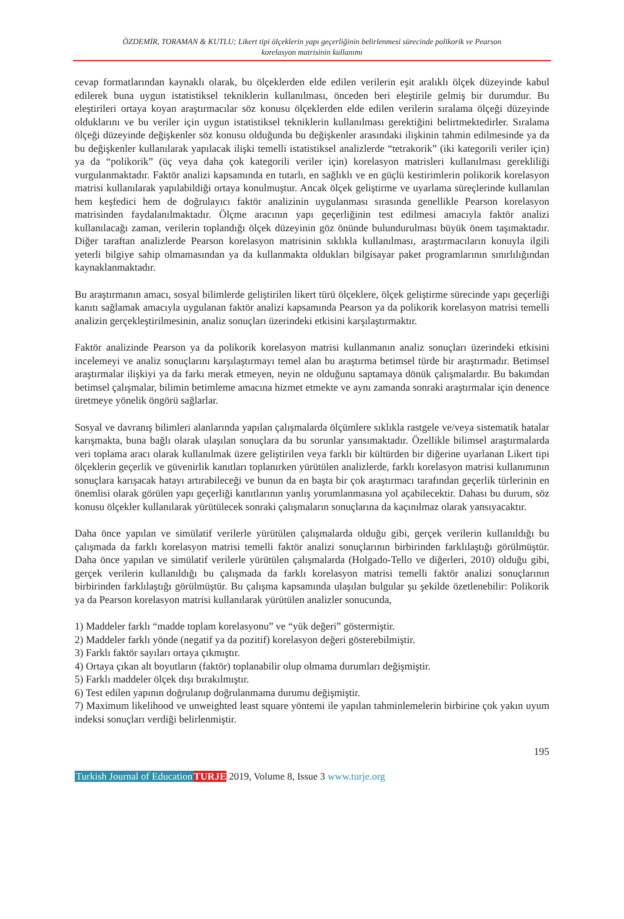ÖZDEMİR, TORAMAN & KUTLU; Likert tipi ölçeklerin yapı geçerliğinin belirlenmesi sürecinde polikorik ve Pearson
korelasyon matrisinin kullanımı
cevap formatlarından kaynaklı olarak, bu ölçeklerden elde edilen verilerin eşit aralıklı ölçek düzeyinde kabul edilerek buna uygun istatistiksel tekniklerin kullanılması, önceden beri eleştirile gelmiş bir durumdur. Bu eleştirileri ortaya koyan araştırmacılar söz konusu ölçeklerden elde edilen verilerin sıralama ölçeği düzeyinde olduklarını ve bu veriler için uygun istatistiksel tekniklerin kullanılması gerektiğini belirtmektedirler. Sıralama ölçeği düzeyinde değişkenler söz konusu olduğunda bu değişkenler arasındaki ilişkinin tahmin edilmesinde ya da bu değişkenler kullanılarak yapılacak ilişki temelli istatistiksel analizlerde “tetrakorik” (iki kategorili veriler için) ya da “polikorik” (üç veya daha çok kategorili veriler için) korelasyon matrisleri kullanılması gerekliliği vurgulanmaktadır. Faktör analizi kapsamında en tutarlı, en sağlıklı ve en güçlü kestirimlerin polikorik korelasyon matrisi kullanılarak yapılabildiği ortaya konulmuştur. Ancak ölçek geliştirme ve uyarlama süreçlerinde kullanılan hem keşfedici hem de doğrulayıcı faktör analizinin uygulanması sırasında genellikle Pearson korelasyon matrisinden faydalanılmaktadır. Ölçme aracının yapı geçerliğinin test edilmesi amacıyla faktör analizi kullanılacağı zaman, verilerin toplandığı ölçek düzeyinin göz önünde bulundurulması büyük önem taşımaktadır. Diğer taraftan analizlerde Pearson korelasyon matrisinin sıklıkla kullanılması, araştırmacıların konuyla ilgili yeterli bilgiye sahip olmamasından ya da kullanmakta oldukları bilgisayar paket programlarının sınırlılığından kaynaklanmaktadır.
Bu araştırmanın amacı, sosyal bilimlerde geliştirilen likert türü ölçeklere, ölçek geliştirme sürecinde yapı geçerliği kanıtı sağlamak amacıyla uygulanan faktör analizi kapsamında Pearson ya da polikorik korelasyon matrisi temelli analizin gerçekleştirilmesinin, analiz sonuçları üzerindeki etkisini karşılaştırmaktır.
Faktör analizinde Pearson ya da polikorik korelasyon matrisi kullanmanın analiz sonuçları üzerindeki etkisini incelemeyi ve analiz sonuçlarını karşılaştırmayı temel alan bu araştırma betimsel türde bir araştırmadır. Betimsel araştırmalar ilişkiyi ya da farkı merak etmeyen, neyin ne olduğunu saptamaya dönük çalışmalardır. Bu bakımdan betimsel çalışmalar, bilimin betimleme amacına hizmet etmekte ve aynı zamanda sonraki araştırmalar için denence üretmeye yönelik öngörü sağlarlar.
Sosyal ve davranış bilimleri alanlarında yapılan çalışmalarda ölçümlere sıklıkla rastgele ve/veya sistematik hatalar karışmakta, buna bağlı olarak ulaşılan sonuçlara da bu sorunlar yansımaktadır. Özellikle bilimsel araştırmalarda veri toplama aracı olarak kullanılmak üzere geliştirilen veya farklı bir kültürden bir diğerine uyarlanan Likert tipi ölçeklerin geçerlik ve güvenirlik kanıtları toplanırken yürütülen analizlerde, farklı korelasyon matrisi kullanımının sonuçlara karışacak hatayı artırabileceği ve bunun da en başta bir çok araştırmacı tarafından geçerlik türlerinin en önemlisi olarak görülen yapı geçerliği kanıtlarının yanlış yorumlanmasına yol açabilecektir. Dahası bu durum, söz konusu ölçekler kullanılarak yürütülecek sonraki çalışmaların sonuçlarına da kaçınılmaz olarak yansıyacaktır.
Daha önce yapılan ve simülatif verilerle yürütülen çalışmalarda olduğu gibi, gerçek verilerin kullanıldığı bu çalışmada da farklı korelasyon matrisi temelli faktör analizi sonuçlarının birbirinden farklılaştığı görülmüştür. Daha önce yapılan ve simülatif verilerle yürütülen çalışmalarda (Holgado-Tello ve diğerleri, 2010) olduğu gibi, gerçek verilerin kullanıldığı bu çalışmada da farklı korelasyon matrisi temelli faktör analizi sonuçlarının birbirinden farklılaştığı görülmüştür. Bu çalışma kapsamında ulaşılan bulgular şu şekilde özetlenebilir: Polikorik ya da Pearson korelasyon matrisi kullanılarak yürütülen analizler sonucunda,
1) Maddeler farklı “madde toplam korelasyonu” ve “yük değeri” göstermiştir.
2) Maddeler farklı yönde (negatif ya da pozitif) korelasyon değeri gösterebilmiştir.
3) Farklı faktör sayıları ortaya çıkmıştır.
4) Ortaya çıkan alt boyutların (faktör) toplanabilir olup olmama durumları değişmiştir.
5) Farklı maddeler ölçek dışı bırakılmıştır.
6) Test edilen yapının doğrulanıp doğrulanmama durumu değişmiştir.
7) Maximum likelihood ve unweighted least square yöntemi ile yapılan tahminlemelerin birbirine çok yakın uyum indeksi sonuçları verdiği belirlenmiştir.
195
Turkish Journal of Education TURJE 2019, Volume 8, Issue 3 www.turje.org